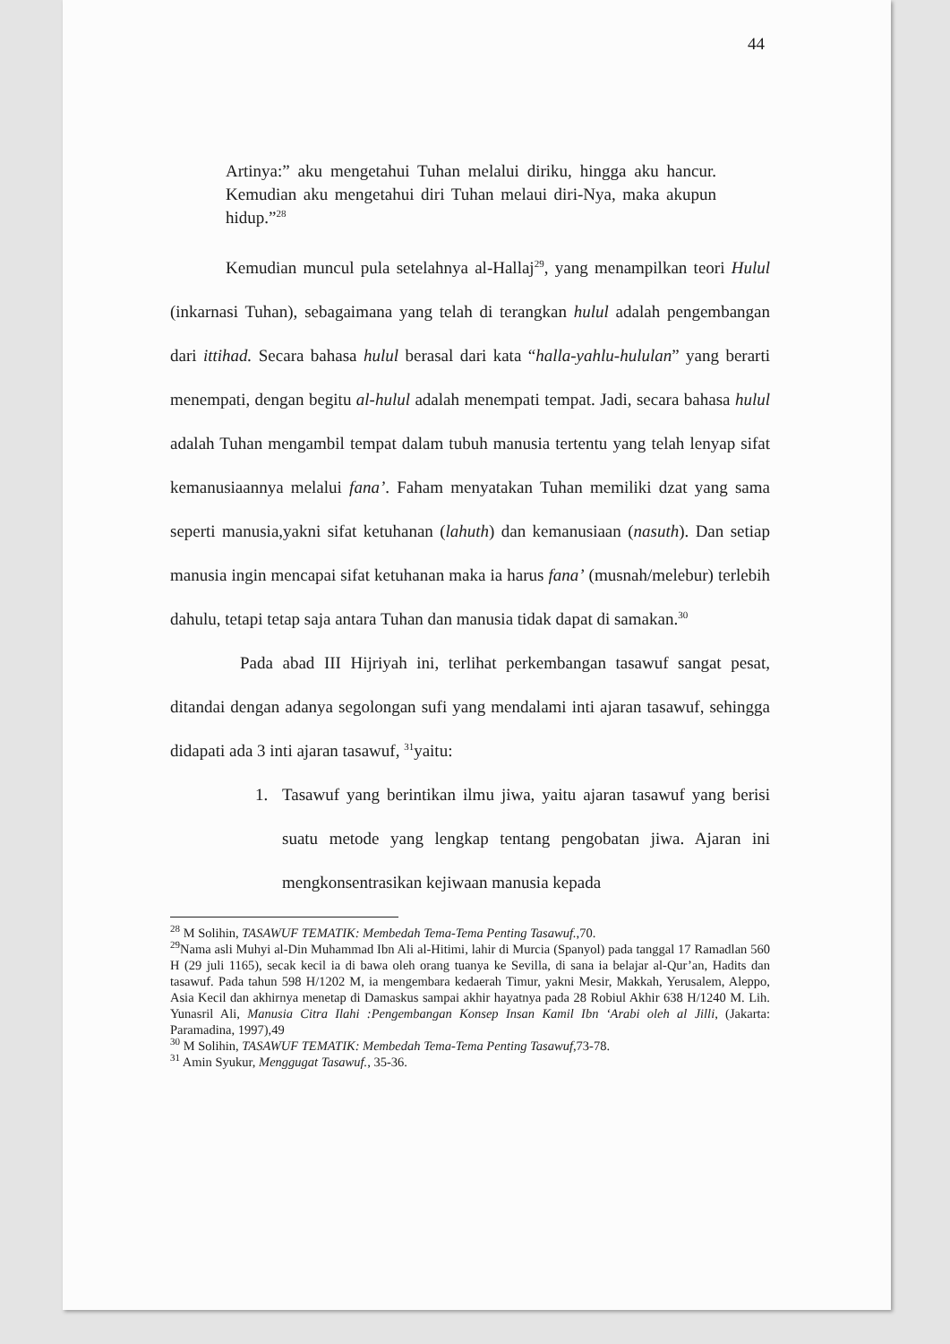44
Artinya:” aku mengetahui Tuhan melalui diriku, hingga aku hancur. Kemudian aku mengetahui diri Tuhan melaui diri-Nya, maka akupun hidup.”<sup>28</sup>
Kemudian muncul pula setelahnya al-Hallaj<sup>29</sup>, yang menampilkan teori Hulul (inkarnasi Tuhan), sebagaimana yang telah di terangkan hulul adalah pengembangan dari ittihad. Secara bahasa hulul berasal dari kata “halla-yahlu-hululan” yang berarti menempati, dengan begitu al-hulul adalah menempati tempat. Jadi, secara bahasa hulul adalah Tuhan mengambil tempat dalam tubuh manusia tertentu yang telah lenyap sifat kemanusiaannya melalui fana’. Faham menyatakan Tuhan memiliki dzat yang sama seperti manusia,yakni sifat ketuhanan (lahuth) dan kemanusiaan (nasuth). Dan setiap manusia ingin mencapai sifat ketuhanan maka ia harus fana’ (musnah/melebur) terlebih dahulu, tetapi tetap saja antara Tuhan dan manusia tidak dapat di samakan.<sup>30</sup>
Pada abad III Hijriyah ini, terlihat perkembangan tasawuf sangat pesat, ditandai dengan adanya segolongan sufi yang mendalami inti ajaran tasawuf, sehingga didapati ada 3 inti ajaran tasawuf, <sup>31</sup>yaitu:
1. Tasawuf yang berintikan ilmu jiwa, yaitu ajaran tasawuf yang berisi suatu metode yang lengkap tentang pengobatan jiwa. Ajaran ini mengkonsentrasikan kejiwaan manusia kepada
<sup>28</sup> M Solihin, TASAWUF TEMATIK: Membedah Tema-Tema Penting Tasawuf.,70.
<sup>29</sup> Nama asli Muhyi al-Din Muhammad Ibn Ali al-Hitimi, lahir di Murcia (Spanyol) pada tanggal 17 Ramadlan 560 H (29 juli 1165), secak kecil ia di bawa oleh orang tuanya ke Sevilla, di sana ia belajar al-Qur’an, Hadits dan tasawuf. Pada tahun 598 H/1202 M, ia mengembara kedaerah Timur, yakni Mesir, Makkah, Yerusalem, Aleppo, Asia Kecil dan akhirnya menetap di Damaskus sampai akhir hayatnya pada 28 Robiul Akhir 638 H/1240 M. Lih. Yunasril Ali, Manusia Citra Ilahi :Pengembangan Konsep Insan Kamil Ibn ‘Arabi oleh al Jilli, (Jakarta: Paramadina, 1997),49
<sup>30</sup> M Solihin, TASAWUF TEMATIK: Membedah Tema-Tema Penting Tasawuf,73-78.
<sup>31</sup> Amin Syukur, Menggugat Tasawuf., 35-36.